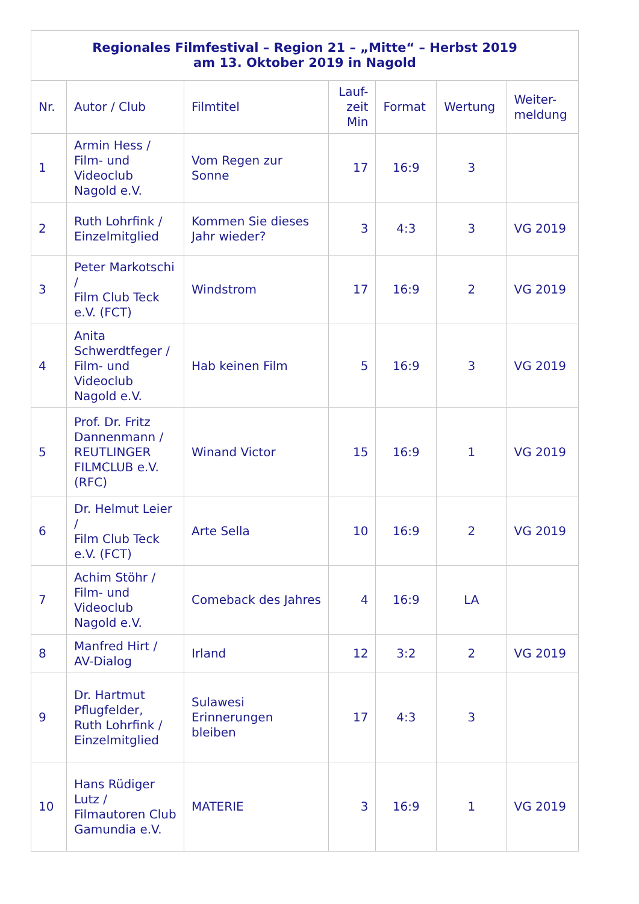| Regionales Filmfestival – Region 21 – „Mitte“ – Herbst 2019 am 13. Oktober 2019 in Nagold | | | | | | |
| --- | --- | --- | --- | --- | --- | --- |
| Nr. | Autor / Club | Filmtitel | Lauf- zeit Min | Format | Wertung | Weiter- meldung |
| 1 | Armin Hess / Film- und Videoclub Nagold e.V. | Vom Regen zur Sonne | 17 | 16:9 | 3 | |
| 2 | Ruth Lohrfink / Einzelmitglied | Kommen Sie dieses Jahr wieder? | 3 | 4:3 | 3 | VG 2019 |
| 3 | Peter Markotschi / Film Club Teck e.V. (FCT) | Windstrom | 17 | 16:9 | 2 | VG 2019 |
| 4 | Anita Schwerdtfeger / Film- und Videoclub Nagold e.V. | Hab keinen Film | 5 | 16:9 | 3 | VG 2019 |
| 5 | Prof. Dr. Fritz Dannenmann / REUTLINGER FILMCLUB e.V. (RFC) | Winand Victor | 15 | 16:9 | 1 | VG 2019 |
| 6 | Dr. Helmut Leier / Film Club Teck e.V. (FCT) | Arte Sella | 10 | 16:9 | 2 | VG 2019 |
| 7 | Achim Stöhr / Film- und Videoclub Nagold e.V. | Comeback des Jahres | 4 | 16:9 | LA | |
| 8 | Manfred Hirt / AV-Dialog | Irland | 12 | 3:2 | 2 | VG 2019 |
| 9 | Dr. Hartmut Pflugfelder, Ruth Lohrfink / Einzelmitglied | Sulawesi Erinnerungen bleiben | 17 | 4:3 | 3 | |
| 10 | Hans Rüdiger Lutz / Filmautoren Club Gamundia e.V. | MATERIE | 3 | 16:9 | 1 | VG 2019 |